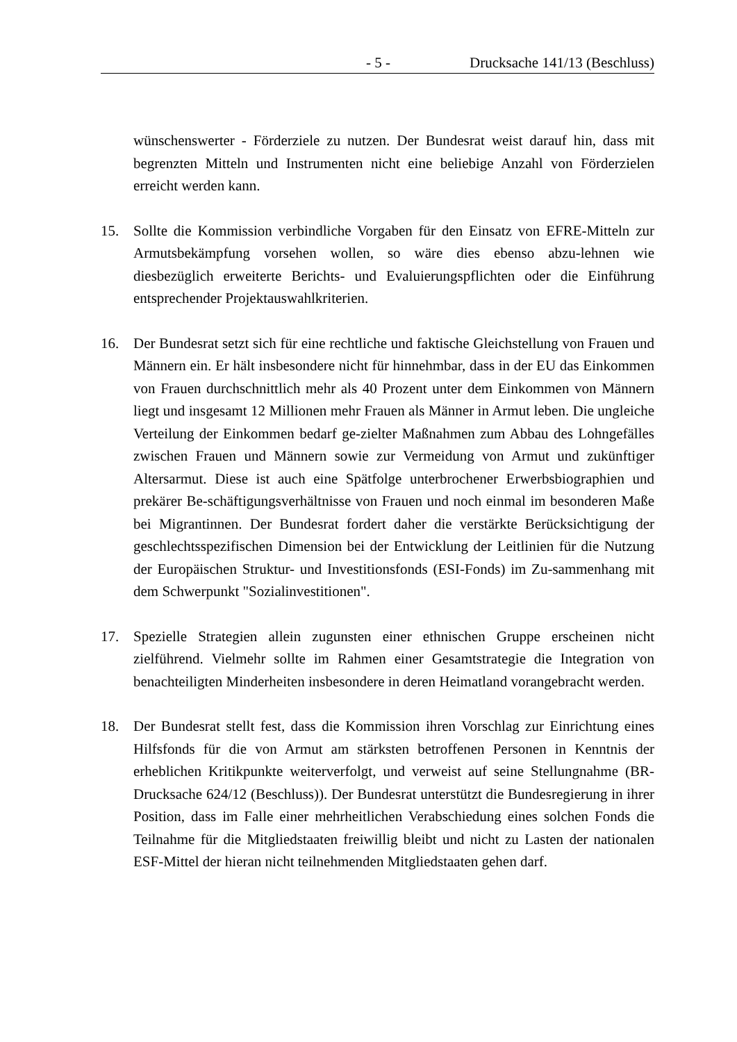- 5 - Drucksache 141/13 (Beschluss)
wünschenswerter - Förderziele zu nutzen. Der Bundesrat weist darauf hin, dass mit begrenzten Mitteln und Instrumenten nicht eine beliebige Anzahl von Förderzielen erreicht werden kann.
15. Sollte die Kommission verbindliche Vorgaben für den Einsatz von EFRE-Mitteln zur Armutsbekämpfung vorsehen wollen, so wäre dies ebenso abzu-lehnen wie diesbezüglich erweiterte Berichts- und Evaluierungspflichten oder die Einführung entsprechender Projektauswahlkriterien.
16. Der Bundesrat setzt sich für eine rechtliche und faktische Gleichstellung von Frauen und Männern ein. Er hält insbesondere nicht für hinnehmbar, dass in der EU das Einkommen von Frauen durchschnittlich mehr als 40 Prozent unter dem Einkommen von Männern liegt und insgesamt 12 Millionen mehr Frauen als Männer in Armut leben. Die ungleiche Verteilung der Einkommen bedarf ge-zielter Maßnahmen zum Abbau des Lohngefälles zwischen Frauen und Männern sowie zur Vermeidung von Armut und zukünftiger Altersarmut. Diese ist auch eine Spätfolge unterbrochener Erwerbsbiographien und prekärer Be-schäftigungsverhältnisse von Frauen und noch einmal im besonderen Maße bei Migrantinnen. Der Bundesrat fordert daher die verstärkte Berücksichtigung der geschlechtsspezifischen Dimension bei der Entwicklung der Leitlinien für die Nutzung der Europäischen Struktur- und Investitionsfonds (ESI-Fonds) im Zu-sammenhang mit dem Schwerpunkt "Sozialinvestitionen".
17. Spezielle Strategien allein zugunsten einer ethnischen Gruppe erscheinen nicht zielführend. Vielmehr sollte im Rahmen einer Gesamtstrategie die Integration von benachteiligten Minderheiten insbesondere in deren Heimatland vorangebracht werden.
18. Der Bundesrat stellt fest, dass die Kommission ihren Vorschlag zur Einrichtung eines Hilfsfonds für die von Armut am stärksten betroffenen Personen in Kenntnis der erheblichen Kritikpunkte weiterverfolgt, und verweist auf seine Stellungnahme (BR-Drucksache 624/12 (Beschluss)). Der Bundesrat unterstützt die Bundesregierung in ihrer Position, dass im Falle einer mehrheitlichen Verabschiedung eines solchen Fonds die Teilnahme für die Mitgliedstaaten freiwillig bleibt und nicht zu Lasten der nationalen ESF-Mittel der hieran nicht teilnehmenden Mitgliedstaaten gehen darf.